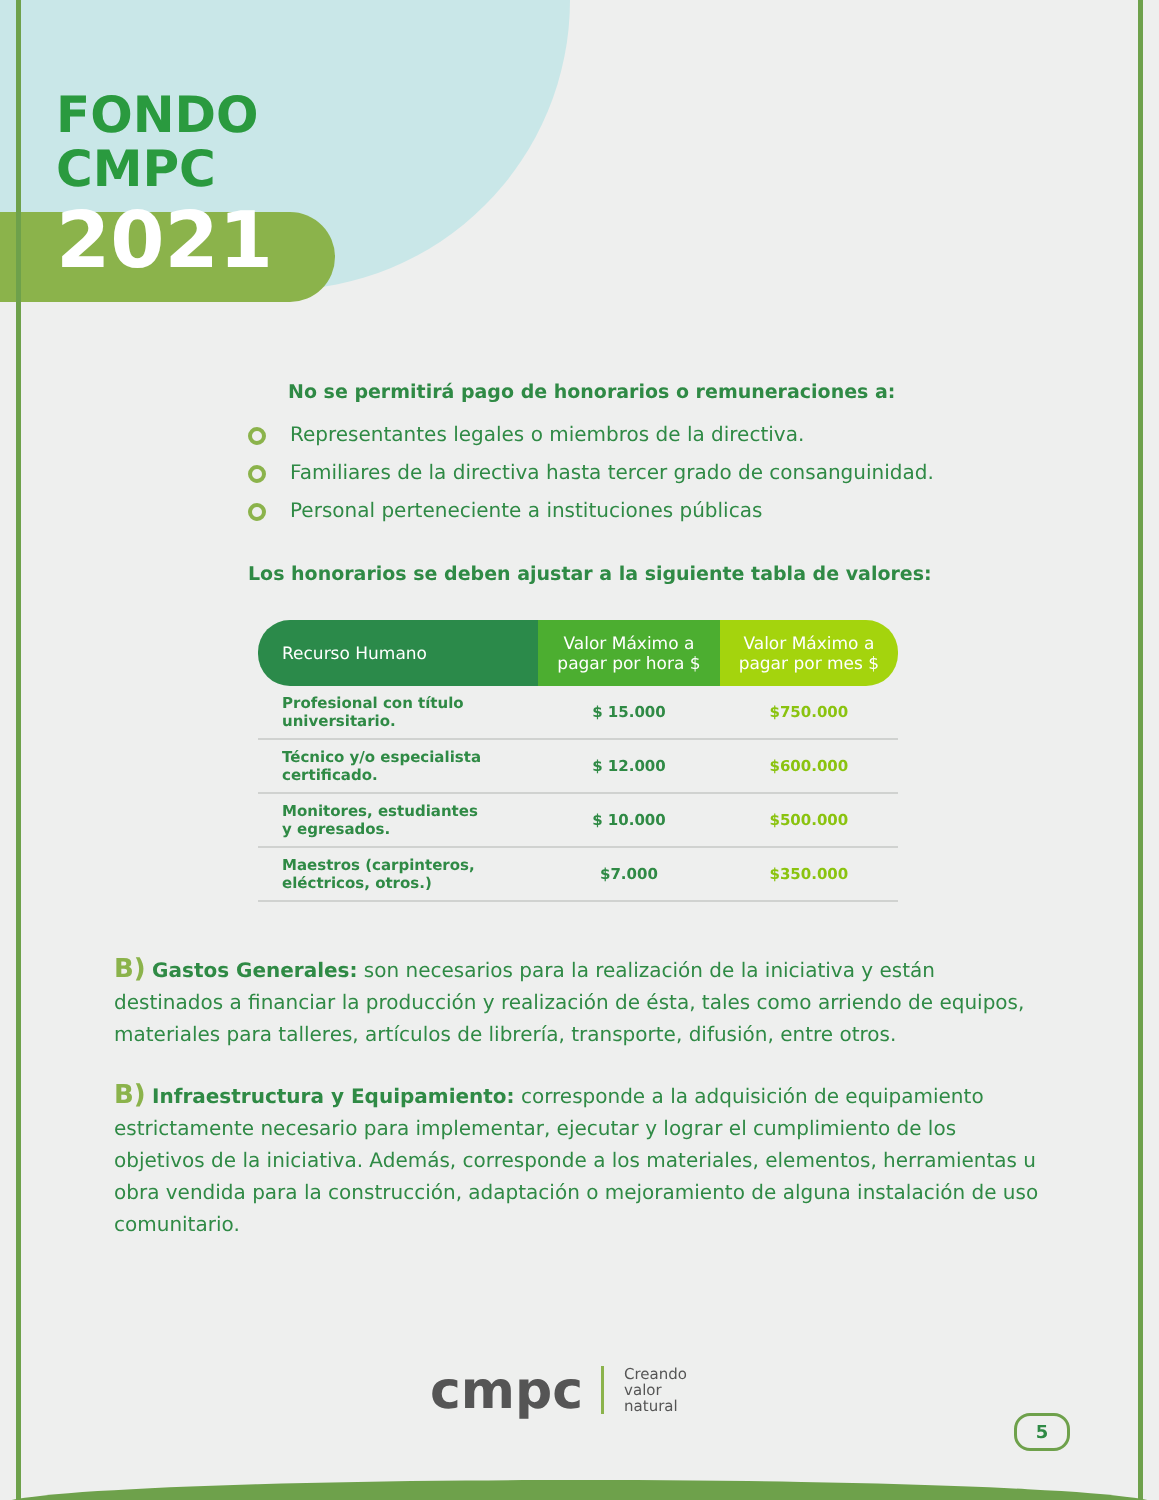FONDO
CMPC
2021
No se permitirá pago de honorarios o remuneraciones a:
Representantes legales o miembros de la directiva.
Familiares de la directiva hasta tercer grado de consanguinidad.
Personal perteneciente a instituciones públicas
Los honorarios se deben ajustar a la siguiente tabla de valores:
| Recurso Humano | Valor Máximo a pagar por hora $ | Valor Máximo a pagar por mes $ |
| --- | --- | --- |
| Profesional con título universitario. | $ 15.000 | $750.000 |
| Técnico y/o especialista certificado. | $ 12.000 | $600.000 |
| Monitores, estudiantes y egresados. | $ 10.000 | $500.000 |
| Maestros (carpinteros, eléctricos, otros.) | $7.000 | $350.000 |
B) Gastos Generales: son necesarios para la realización de la iniciativa y están destinados a financiar la producción y realización de ésta, tales como arriendo de equipos, materiales para talleres, artículos de librería, transporte, difusión, entre otros.
B) Infraestructura y Equipamiento: corresponde a la adquisición de equipamiento estrictamente necesario para implementar, ejecutar y lograr el cumplimiento de los objetivos de la iniciativa. Además, corresponde a los materiales, elementos, herramientas u obra vendida para la construcción, adaptación o mejoramiento de alguna instalación de uso comunitario.
cmpc
Creando
valor
natural
5